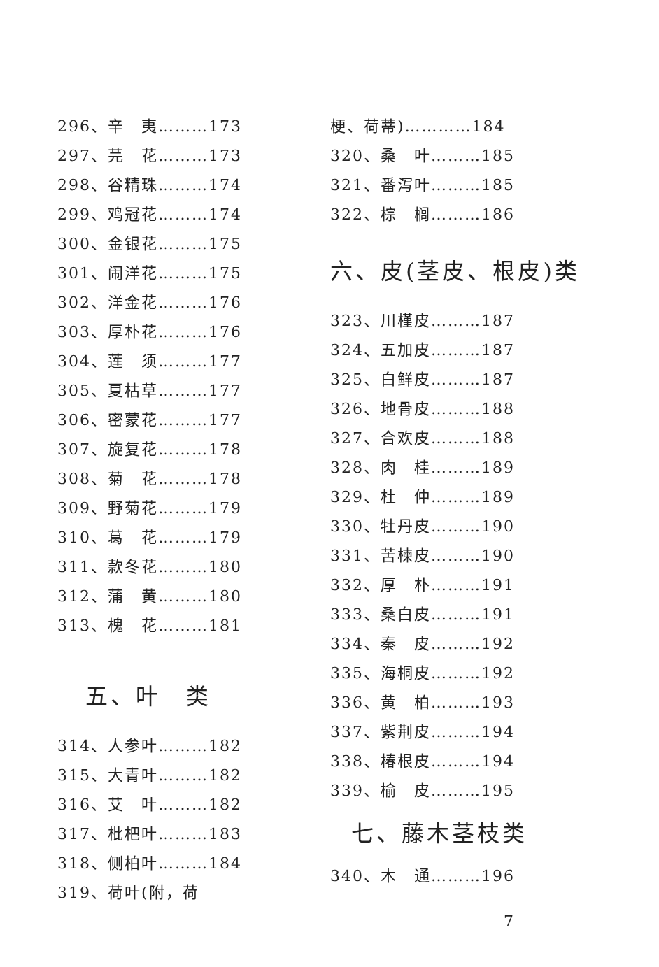296、辛　夷………173
297、芫　花………173
298、谷精珠………174
299、鸡冠花………174
300、金银花………175
301、闹洋花………175
302、洋金花………176
303、厚朴花………176
304、莲　须………177
305、夏枯草………177
306、密蒙花………177
307、旋复花………178
308、菊　花………178
309、野菊花………179
310、葛　花………179
311、款冬花………180
312、蒲　黄………180
313、槐　花………181
五、叶　类
314、人参叶………182
315、大青叶………182
316、艾　叶………182
317、枇杷叶………183
318、侧柏叶………184
319、荷叶(附，荷
梗、荷蒂)…………184
320、桑　叶………185
321、番泻叶………185
322、棕　榈………186
六、皮(茎皮、根皮)类
323、川槿皮………187
324、五加皮………187
325、白鲜皮………187
326、地骨皮………188
327、合欢皮………188
328、肉　桂………189
329、杜　仲………189
330、牡丹皮………190
331、苦楝皮………190
332、厚　朴………191
333、桑白皮………191
334、秦　皮………192
335、海桐皮………192
336、黄　柏………193
337、紫荆皮………194
338、椿根皮………194
339、榆　皮………195
七、藤木茎枝类
340、木　通………196
7